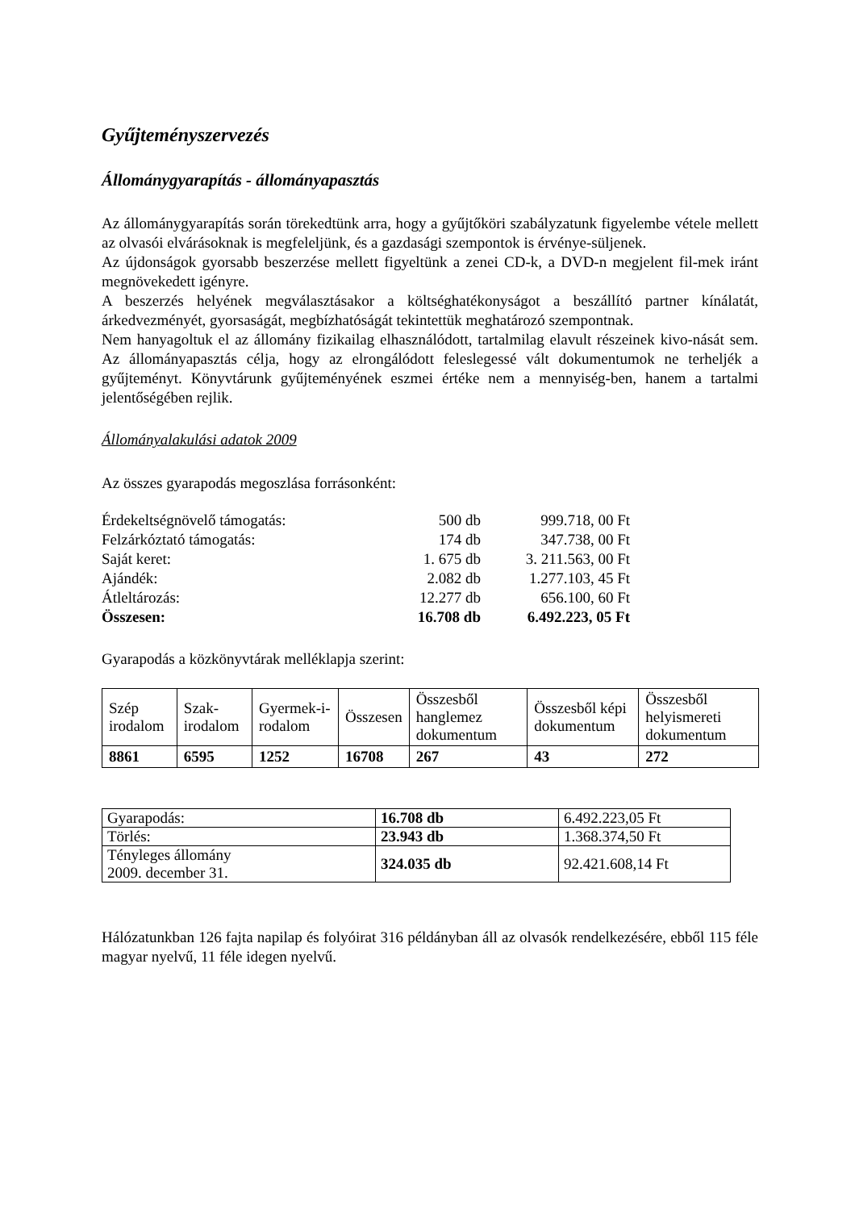Gyűjteményszervezés
Állománygyarapítás - állományapasztás
Az állománygyarapítás során törekedtünk arra, hogy a gyűjtőköri szabályzatunk figyelembe vétele mellett az olvasói elvárásoknak is megfeleljünk, és a gazdasági szempontok is érvénye-süljenek.
Az újdonságok gyorsabb beszerzése mellett figyeltünk a zenei CD-k, a DVD-n megjelent fil-mek iránt megnövekedett igényre.
A beszerzés helyének megválasztásakor a költséghatékonyságot a beszállító partner kínálatát, árkedvezményét, gyorsaságát, megbízhatóságát tekintettük meghatározó szempontnak.
Nem hanyagoltuk el az állomány fizikailag elhasználódott, tartalmilag elavult részeinek kivo-nását sem. Az állományapasztás célja, hogy az elrongálódott feleslegessé vált dokumentumok ne terheljék a gyűjteményt. Könyvtárunk gyűjteményének eszmei értéke nem a mennyiség-ben, hanem a tartalmi jelentőségében rejlik.
Állományalakulási adatok 2009
Az összes gyarapodás megoszlása forrásonként:
| Érdekeltségnövelő támogatás: | 500 db | 999.718, 00 Ft |
| Felzárkóztató támogatás: | 174 db | 347.738, 00 Ft |
| Saját keret: | 1. 675 db | 3. 211.563, 00 Ft |
| Ajándék: | 2.082 db | 1.277.103, 45 Ft |
| Átleltározás: | 12.277 db | 656.100, 60 Ft |
| Összesen: | 16.708 db | 6.492.223, 05 Ft |
Gyarapodás a közkönyvtárak melléklapja szerint:
| Szép irodalom | Szak-irodalom | Gyermek-i-rodalom | Összesen | Összesből hanglemez dokumentum | Összesből képi dokumentum | Összesből helyismereti dokumentum |
| 8861 | 6595 | 1252 | 16708 | 267 | 43 | 272 |
| Gyarapodás: | 16.708 db | 6.492.223,05 Ft |
| Törlés: | 23.943 db | 1.368.374,50 Ft |
| Tényleges állomány 2009. december 31. | 324.035 db | 92.421.608,14 Ft |
Hálózatunkban 126 fajta napilap és folyóirat 316 példányban áll az olvasók rendelkezésére, ebből 115 féle magyar nyelvű, 11 féle idegen nyelvű.